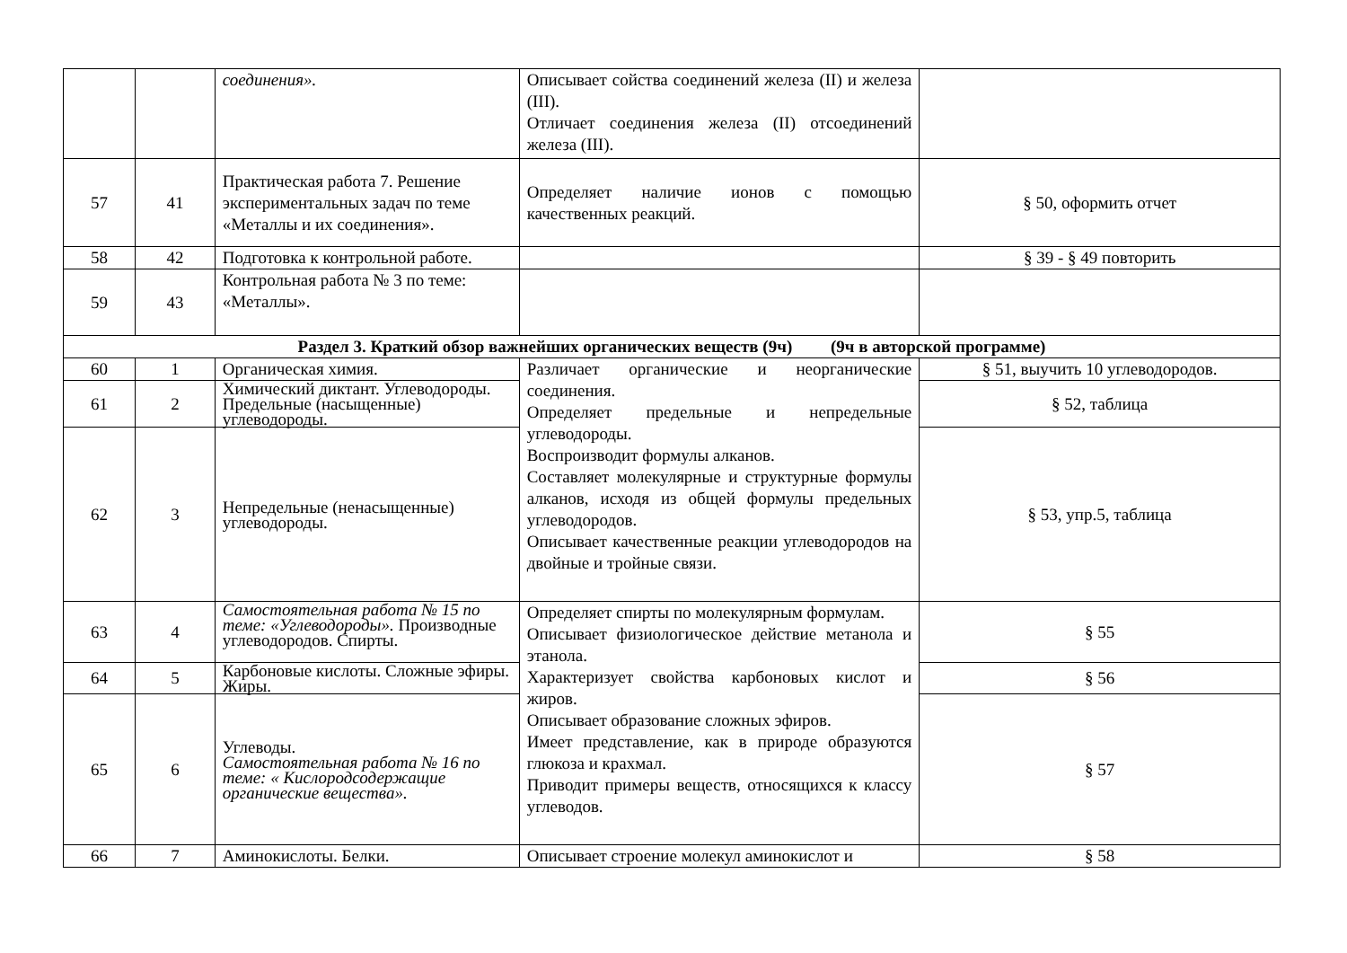| | | соединения». | Описывает сойства соединений железа (II) и железа (III). Отличает соединения железа (II) отсоединений железа (III). | |
| 57 | 41 | Практическая работа 7. Решение экспериментальных задач по теме «Металлы и их соединения». | Определяет наличие ионов с помощью качественных реакций. | § 50, оформить отчет |
| 58 | 42 | Подготовка к контрольной работе. | | § 39 - § 49 повторить |
| 59 | 43 | Контрольная работа № 3 по теме: «Металлы». | | |
| Раздел 3. Краткий обзор важнейших органических веществ (9ч) (9ч в авторской программе) | | | | |
| 60 | 1 | Органическая химия. | Различает органические и неорганические соединения. Определяет предельные и непредельные углеводороды. Воспроизводит формулы алканов. Составляет молекулярные и структурные формулы алканов, исходя из общей формулы предельных углеводородов. Описывает качественные реакции углеводородов на двойные и тройные связи. | § 51, выучить 10 углеводородов. |
| 61 | 2 | Химический диктант. Углеводороды. Предельные (насыщенные) углеводороды. | | § 52, таблица |
| 62 | 3 | Непредельные (ненасыщенные) углеводороды. | | § 53, упр.5, таблица |
| 63 | 4 | Самостоятельная работа № 15 по теме: «Углеводороды». Производные углеводородов. Спирты. | Определяет спирты по молекулярным формулам. Описывает физиологическое действие метанола и этанола. Характеризует свойства карбоновых кислот и жиров. Описывает образование сложных эфиров. Имеет представление, как в природе образуются глюкоза и крахмал. Приводит примеры веществ, относящихся к классу углеводов. | § 55 |
| 64 | 5 | Карбоновые кислоты. Сложные эфиры. Жиры. | | § 56 |
| 65 | 6 | Углеводы. Самостоятельная работа № 16 по теме: « Кислородсодержащие органические вещества». | | § 57 |
| 66 | 7 | Аминокислоты. Белки. | Описывает строение молекул аминокислот и | § 58 |